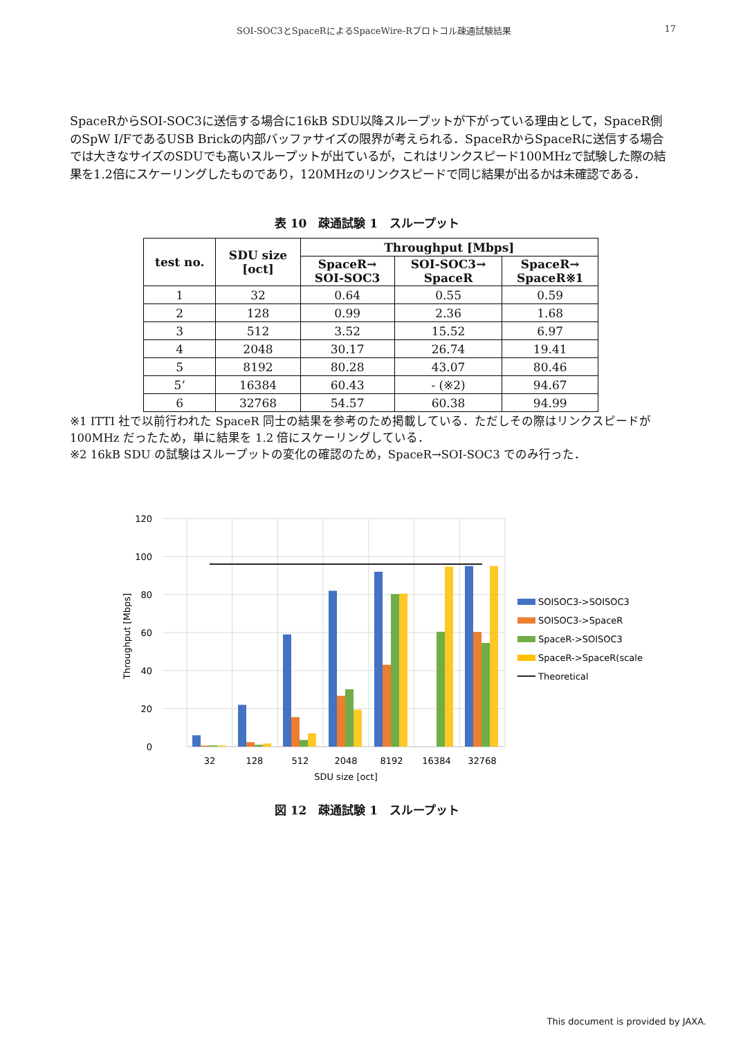SOI-SOC3とSpaceRによるSpaceWire-Rプロトコル疎通試験結果 17
SpaceRからSOI-SOC3に送信する場合に16kB SDU以降スループットが下がっている理由として，SpaceR側のSpW I/FであるUSB Brickの内部バッファサイズの限界が考えられる．SpaceRからSpaceRに送信する場合では大きなサイズのSDUでも高いスループットが出ているが，これはリンクスピード100MHzで試験した際の結果を1.2倍にスケーリングしたものであり，120MHzのリンクスピードで同じ結果が出るかは未確認である．
表 10　疎通試験 1　スループット
| test no. | SDU size [oct] | Throughput [Mbps] | | |
| --- | --- | --- | --- | --- |
| | | SpaceR→ SOI-SOC3 | SOI-SOC3→ SpaceR | SpaceR→ SpaceR※1 |
| 1 | 32 | 0.64 | 0.55 | 0.59 |
| 2 | 128 | 0.99 | 2.36 | 1.68 |
| 3 | 512 | 3.52 | 15.52 | 6.97 |
| 4 | 2048 | 30.17 | 26.74 | 19.41 |
| 5 | 8192 | 80.28 | 43.07 | 80.46 |
| 5’ | 16384 | 60.43 | - (※2) | 94.67 |
| 6 | 32768 | 54.57 | 60.38 | 94.99 |
※1 ITTI 社で以前行われた SpaceR 同士の結果を参考のため掲載している．ただしその際はリンクスピードが 100MHz だったため，単に結果を 1.2 倍にスケーリングしている．
※2 16kB SDU の試験はスループットの変化の確認のため，SpaceR→SOI-SOC3 でのみ行った．
120
100
80
60
40
20
0
32
128
512
2048
8192
16384
32768
SDU size [oct]
Throughput [Mbps]
SOISOC3->SOISOC3
SOISOC3->SpaceR
SpaceR->SOISOC3
SpaceR->SpaceR(scaled)
Theoretical
図 12　疎通試験 1　スループット
This document is provided by JAXA.